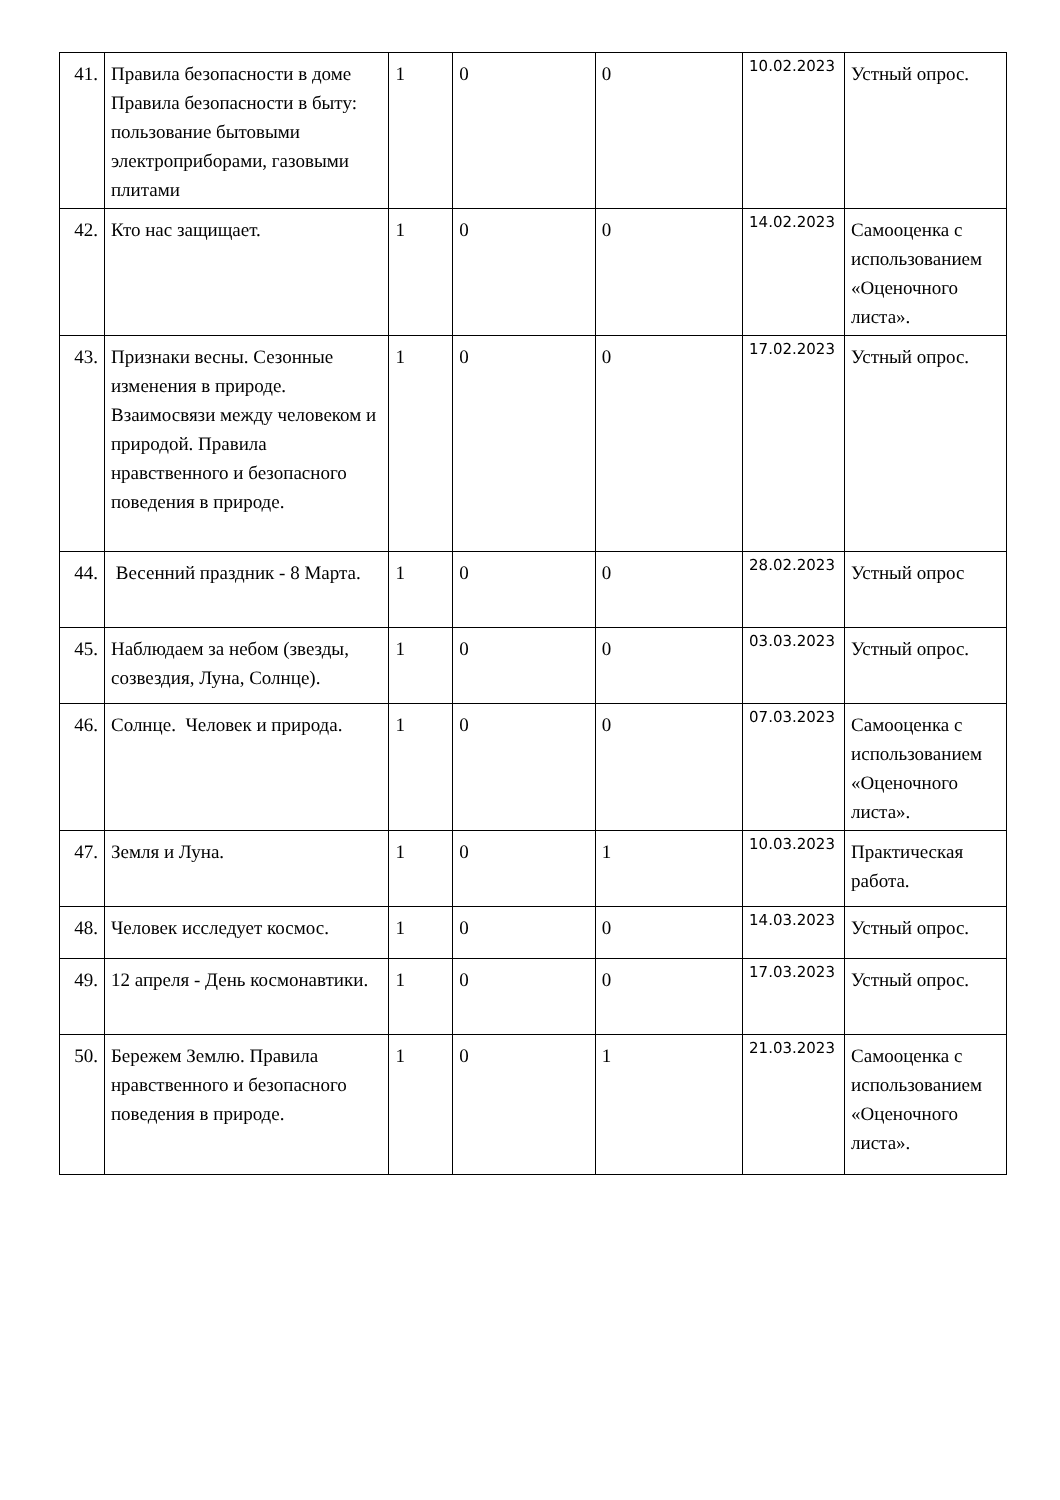| 41. | Правила безопасности в доме Правила безопасности в быту: пользование бытовыми электроприборами, газовыми плитами | 1 | 0 | 0 | 10.02.2023 | Устный опрос. |
| 42. | Кто нас защищает. | 1 | 0 | 0 | 14.02.2023 | Самооценка с использованием «Оценочного листа». |
| 43. | Признаки весны. Сезонные изменения в природе. Взаимосвязи между человеком и природой. Правила нравственного и безопасного поведения в природе. | 1 | 0 | 0 | 17.02.2023 | Устный опрос. |
| 44. | Весенний праздник - 8 Марта. | 1 | 0 | 0 | 28.02.2023 | Устный опрос |
| 45. | Наблюдаем за небом (звезды, созвездия, Луна, Солнце). | 1 | 0 | 0 | 03.03.2023 | Устный опрос. |
| 46. | Солнце. Человек и природа. | 1 | 0 | 0 | 07.03.2023 | Самооценка с использованием «Оценочного листа». |
| 47. | Земля и Луна. | 1 | 0 | 1 | 10.03.2023 | Практическая работа. |
| 48. | Человек исследует космос. | 1 | 0 | 0 | 14.03.2023 | Устный опрос. |
| 49. | 12 апреля - День космонавтики. | 1 | 0 | 0 | 17.03.2023 | Устный опрос. |
| 50. | Бережем Землю. Правила нравственного и безопасного поведения в природе. | 1 | 0 | 1 | 21.03.2023 | Самооценка с использованием «Оценочного листа». |